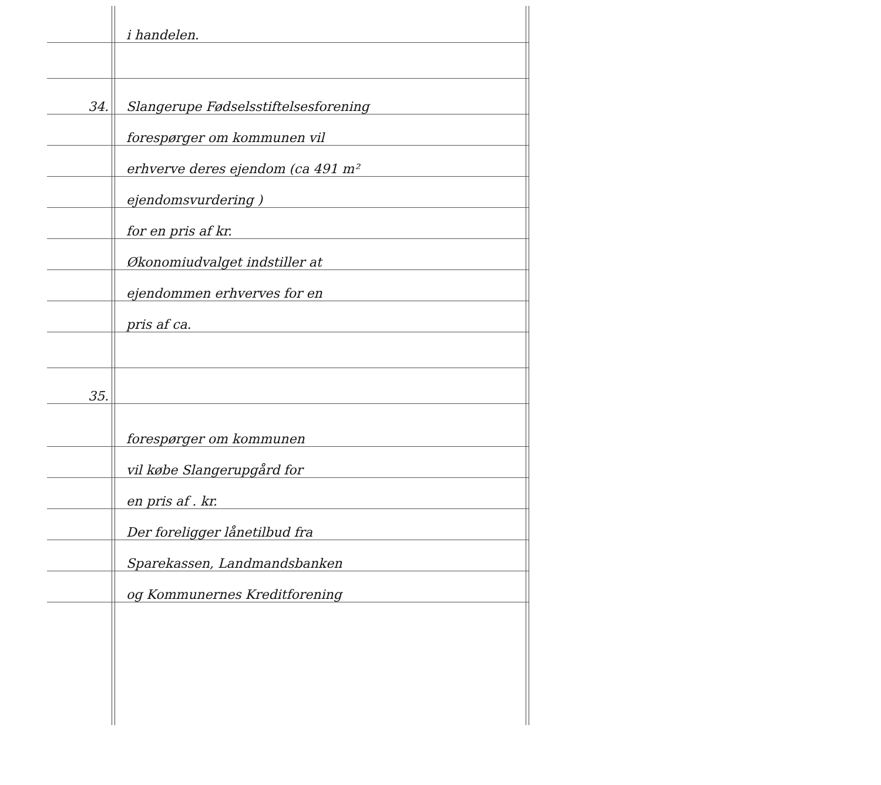i handelen.
34. Slangerupe Fødselsstiftelsesforening
forespørger om kommunen vil
erhverve deres ejendom (ca 491 m²
ejendomsvurdering )
for en pris af kr.
Økonomiudvalget indstiller at
ejendommen erhverves for en
pris af ca.
35.
forespørger om kommunen
vil købe Slangerupgård for
en pris af . kr.
Der foreligger lånetilbud fra
Sparekassen, Landmandsbanken
og Kommunernes Kreditforening